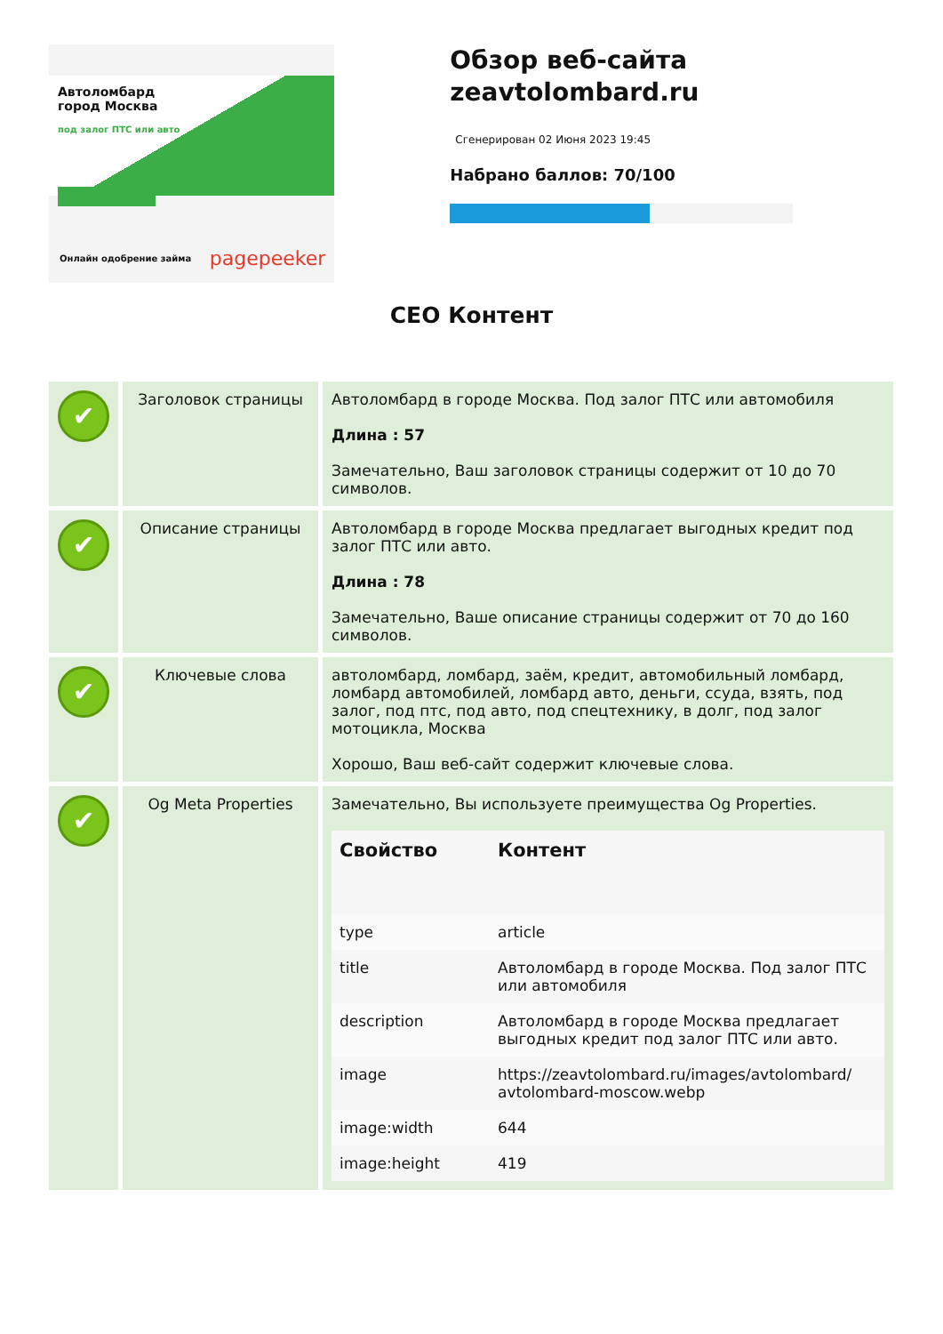Автоломбард
город Москва
под залог ПТС или авто
Онлайн одобрение займа pagepeeker
Обзор веб-сайта zeavtolombard.ru
Сгенерирован 02 Июня 2023 19:45
Набрано баллов: 70/100
СЕО Контент
| ✔ | Заголовок страницы | Автоломбард в городе Москва. Под залог ПТС или автомобиля Длина : 57 Замечательно, Ваш заголовок страницы содержит от 10 до 70 символов. |
| ✔ | Описание страницы | Автоломбард в городе Москва предлагает выгодных кредит под залог ПТС или авто. Длина : 78 Замечательно, Ваше описание страницы содержит от 70 до 160 символов. |
| ✔ | Ключевые слова | автоломбард, ломбард, заём, кредит, автомобильный ломбард, ломбард автомобилей, ломбард авто, деньги, ссуда, взять, под залог, под птс, под авто, под спецтехнику, в долг, под залог мотоцикла, Москва Хорошо, Ваш веб-сайт содержит ключевые слова. |
| ✔ | Og Meta Properties | Замечательно, Вы используете преимущества Og Properties. / Свойство / Контент / / --- / --- / / type / article / / title / Автоломбард в городе Москва. Под залог ПТС или автомобиля / / description / Автоломбард в городе Москва предлагает выгодных кредит под залог ПТС или авто. / / image / https://zeavtolombard.ru/images/avtolombard/ avtolombard-moscow.webp / / image:width / 644 / / image:height / 419 / |